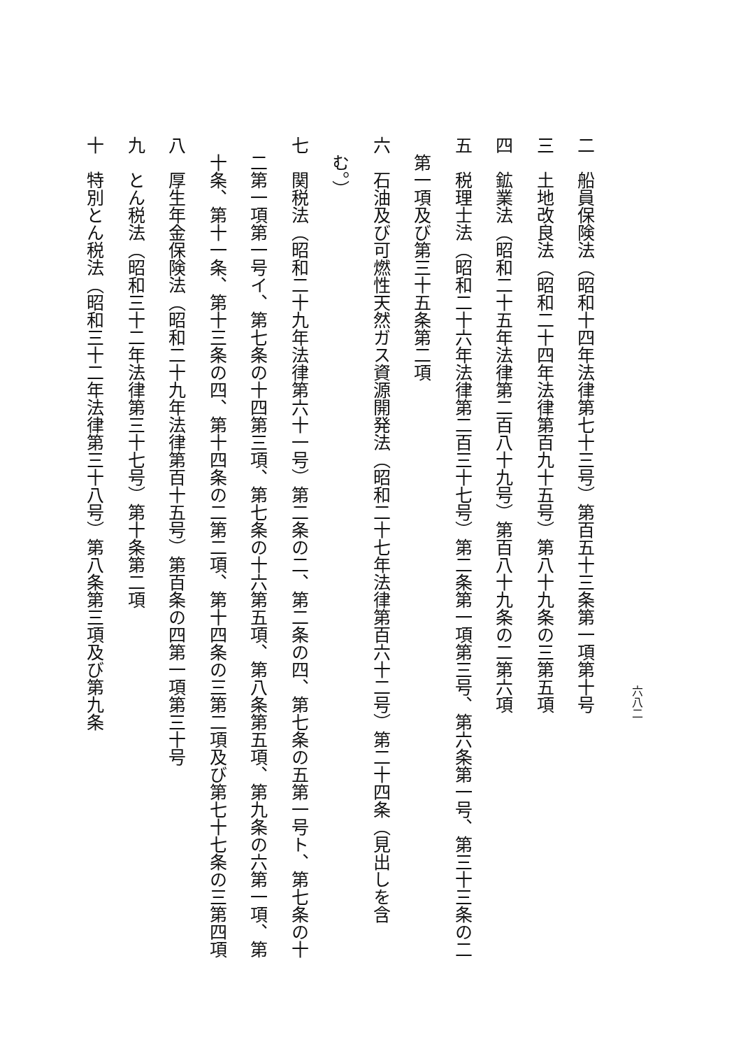二　船員保険法（昭和十四年法律第七十三号）第百五十三条第一項第十号
三　土地改良法（昭和二十四年法律第百九十五号）第八十九条の三第五項
四　鉱業法（昭和二十五年法律第二百八十九号）第百八十九条の二第六項
五　税理士法（昭和二十六年法律第二百三十七号）第二条第一項第三号、第六条第一号、第三十三条の二
　第一項及び第三十五条第二項
六　石油及び可燃性天然ガス資源開発法（昭和二十七年法律第百六十二号）第二十四条（見出しを含
　む。）
七　関税法（昭和二十九年法律第六十一号）第二条の二、第二条の四、第七条の五第一号ト、第七条の十
　二第一項第一号イ、第七条の十四第三項、第七条の十六第五項、第八条第五項、第九条の六第一項、第
　十条、第十一条、第十三条の四、第十四条の二第二項、第十四条の三第二項及び第七十七条の三第四項
八　厚生年金保険法（昭和二十九年法律第百十五号）第百条の四第一項第三十号
九　とん税法（昭和三十二年法律第三十七号）第十条第二項
十　特別とん税法（昭和三十二年法律第三十八号）第八条第三項及び第九条
六八二